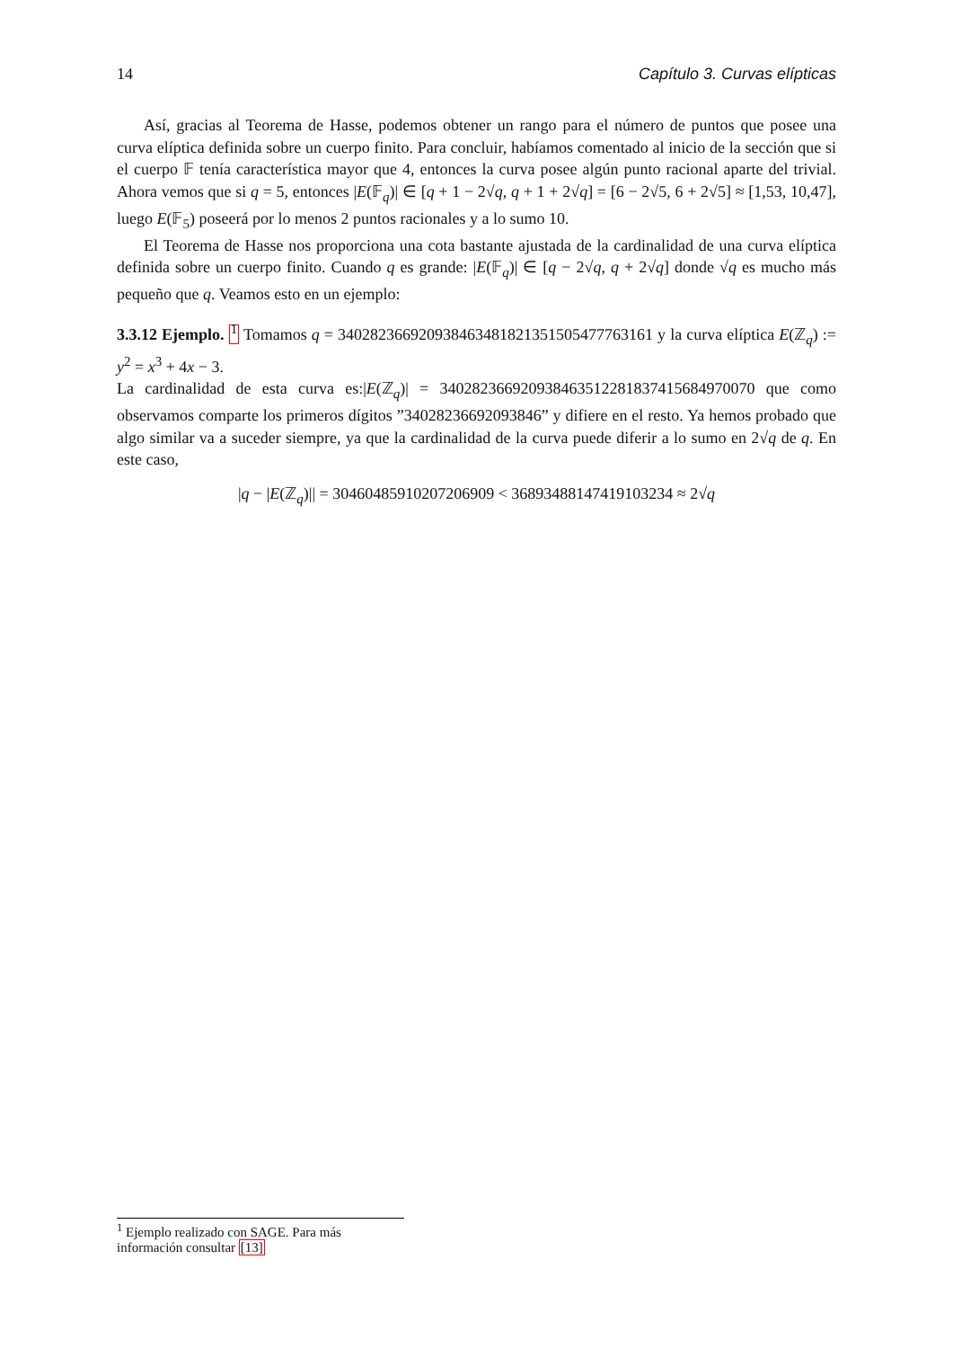14 Capítulo 3. Curvas elípticas
Así, gracias al Teorema de Hasse, podemos obtener un rango para el número de puntos que posee una curva elíptica definida sobre un cuerpo finito. Para concluir, habíamos comentado al inicio de la sección que si el cuerpo 𝔽 tenía característica mayor que 4, entonces la curva posee algún punto racional aparte del trivial. Ahora vemos que si q = 5, entonces |E(𝔽<sub>q</sub>)| ∈ [q + 1 − 2√q, q + 1 + 2√q] = [6 − 2√5, 6 + 2√5] ≈ [1,53, 10,47], luego E(𝔽<sub>5</sub>) poseerá por lo menos 2 puntos racionales y a lo sumo 10.
El Teorema de Hasse nos proporciona una cota bastante ajustada de la cardinalidad de una curva elíptica definida sobre un cuerpo finito. Cuando q es grande: |E(𝔽<sub>q</sub>)| ∈ [q − 2√q, q + 2√q] donde √q es mucho más pequeño que q. Veamos esto en un ejemplo:
3.3.12 Ejemplo. <sup>1</sup> Tomamos q = 340282366920938463481821351505477763161 y la curva elíptica E(ℤ<sub>q</sub>) := y<sup>2</sup> = x<sup>3</sup> + 4x − 3.
La cardinalidad de esta curva es:|E(ℤ<sub>q</sub>)| = 340282366920938463512281837415684970070 que como observamos comparte los primeros dígitos ”34028236692093846” y difiere en el resto. Ya hemos probado que algo similar va a suceder siempre, ya que la cardinalidad de la curva puede diferir a lo sumo en 2√q de q. En este caso,
|q − |E(ℤ<sub>q</sub>)|| = 30460485910207206909 < 36893488147419103234 ≈ 2√q
<sup>1</sup> Ejemplo realizado con SAGE. Para más información consultar [13]